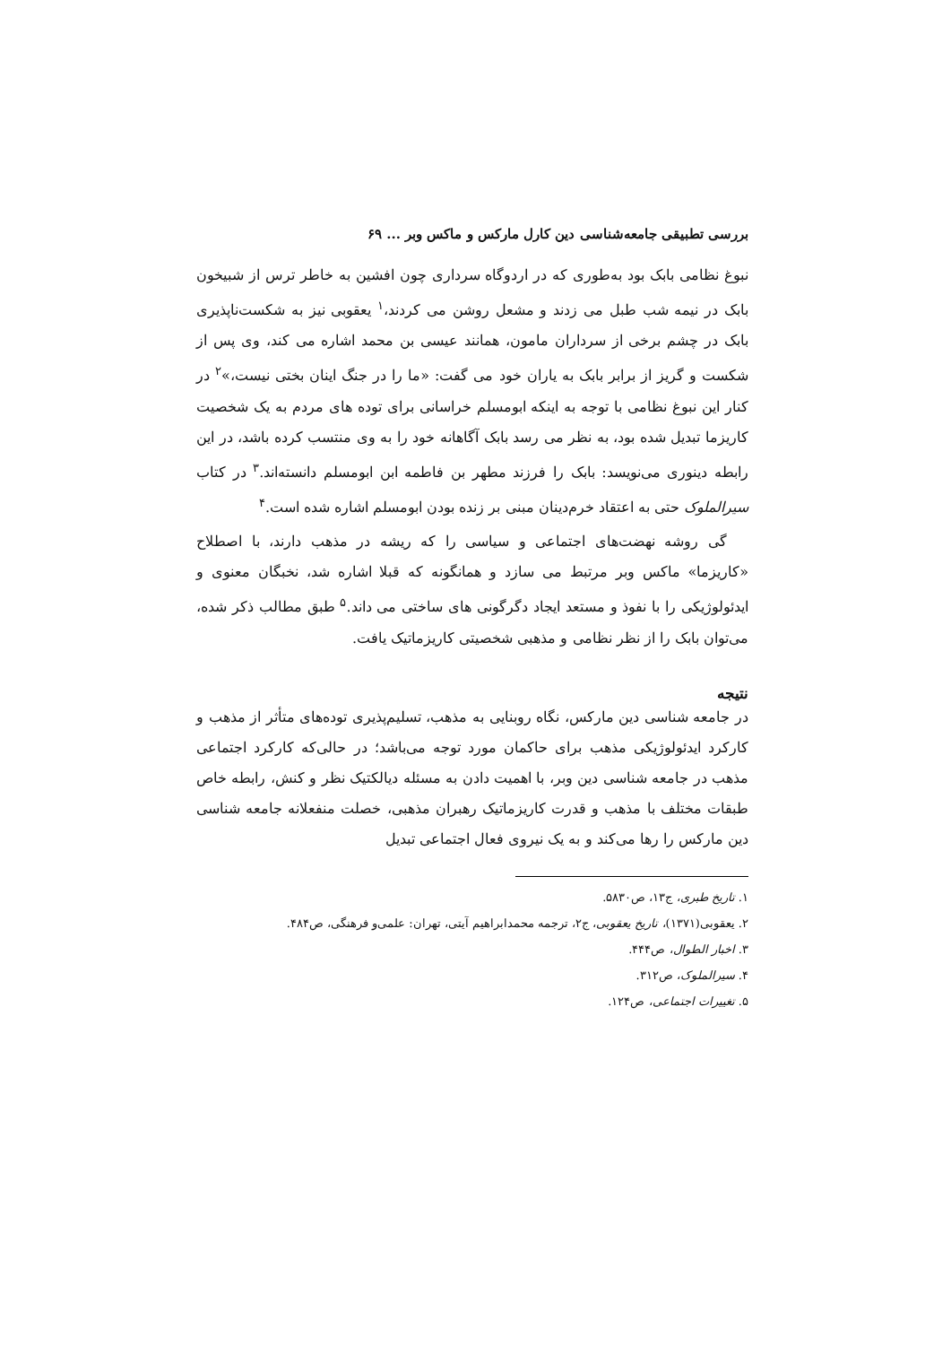بررسی تطبیقی جامعه‌شناسی دین کارل مارکس و ماکس وبر ... ۶۹
نبوغ نظامی بابک بود به‌طوری که در اردوگاه سرداری چون افشین به خاطر ترس از شبیخون بابک در نیمه شب طبل می زدند و مشعل روشن می کردند،<sup>۱</sup> یعقوبی نیز به شکست‌ناپذیری بابک در چشم برخی از سرداران مامون، همانند عیسی بن محمد اشاره می کند، وی پس از شکست و گریز از برابر بابک به یاران خود می گفت: «ما را در جنگ اینان بختی نیست،»<sup>۲</sup> در کنار این نبوغ نظامی با توجه به اینکه ابومسلم خراسانی برای توده های مردم به یک شخصیت کاریزما تبدیل شده بود، به نظر می رسد بابک آگاهانه خود را به وی منتسب کرده باشد، در این رابطه دینوری می‌نویسد: بابک را فرزند مطهر بن فاطمه ابن ابومسلم دانسته‌اند.<sup>۳</sup> در کتاب سیرالملوک حتی به اعتقاد خرم‌دینان مبنی بر زنده بودن ابومسلم اشاره شده است.<sup>۴</sup>
گی روشه نهضت‌های اجتماعی و سیاسی را که ریشه در مذهب دارند، با اصطلاح «کاریزما» ماکس وبر مرتبط می سازد و همانگونه که قبلا اشاره شد، نخبگان معنوی و ایدئولوژیکی را با نفوذ و مستعد ایجاد دگرگونی های ساختی می داند.<sup>۵</sup> طبق مطالب ذکر شده، می‌توان بابک را از نظر نظامی و مذهبی شخصیتی کاریزماتیک یافت.
نتیجه
در جامعه شناسی دین مارکس، نگاه روبنایی به مذهب، تسلیم‌پذیری توده‌های متأثر از مذهب و کارکرد ایدئولوژیکی مذهب برای حاکمان مورد توجه می‌باشد؛ در حالی‌که کارکرد اجتماعی مذهب در جامعه شناسی دین وبر، با اهمیت دادن به مسئله دیالکتیک نظر و کنش، رابطه خاص طبقات مختلف با مذهب و قدرت کاریزماتیک رهبران مذهبی، خصلت منفعلانه جامعه شناسی دین مارکس را رها می‌کند و به یک نیروی فعال اجتماعی تبدیل
۱. تاریخ طبری، ج۱۳، ص۵۸۳۰.
۲. یعقوبی(۱۳۷۱)، تاریخ یعقوبی، ج۲، ترجمه محمدابراهیم آیتی، تهران: علمی‌و فرهنگی، ص۴۸۴.
۳. اخبار الطوال، ص۴۴۴.
۴. سیرالملوک، ص۳۱۲.
۵. تغییرات اجتماعی، ص۱۲۴.